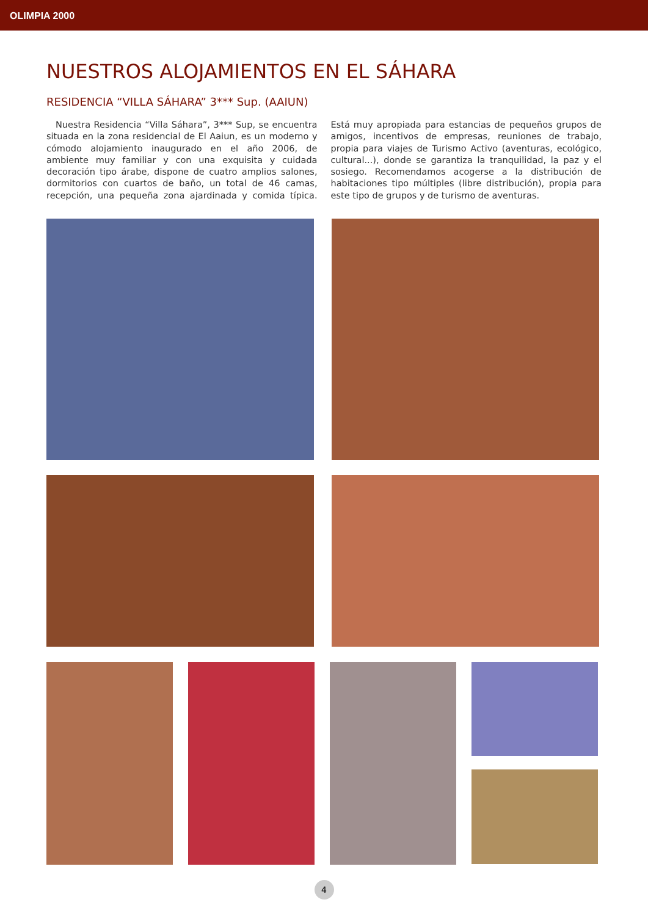OLIMPIA 2000
NUESTROS ALOJAMIENTOS EN EL SÁHARA
RESIDENCIA “VILLA SÁHARA” 3*** Sup. (AAIUN)
Nuestra Residencia “Villa Sáhara”, 3*** Sup, se encuentra situada en la zona residencial de El Aaiun, es un moderno y cómodo alojamiento inaugurado en el año 2006, de ambiente muy familiar y con una exquisita y cuidada decoración tipo árabe, dispone de cuatro amplios salones, dormitorios con cuartos de baño, un total de 46 camas, recepción, una pequeña zona ajardinada y comida típica. Está muy apropiada para estancias de pequeños grupos de amigos, incentivos de empresas, reuniones de trabajo, propia para viajes de Turismo Activo (aventuras, ecológico, cultural...), donde se garantiza la tranquilidad, la paz y el sosiego. Recomendamos acogerse a la distribución de habitaciones tipo múltiples (libre distribución), propia para este tipo de grupos y de turismo de aventuras.
4